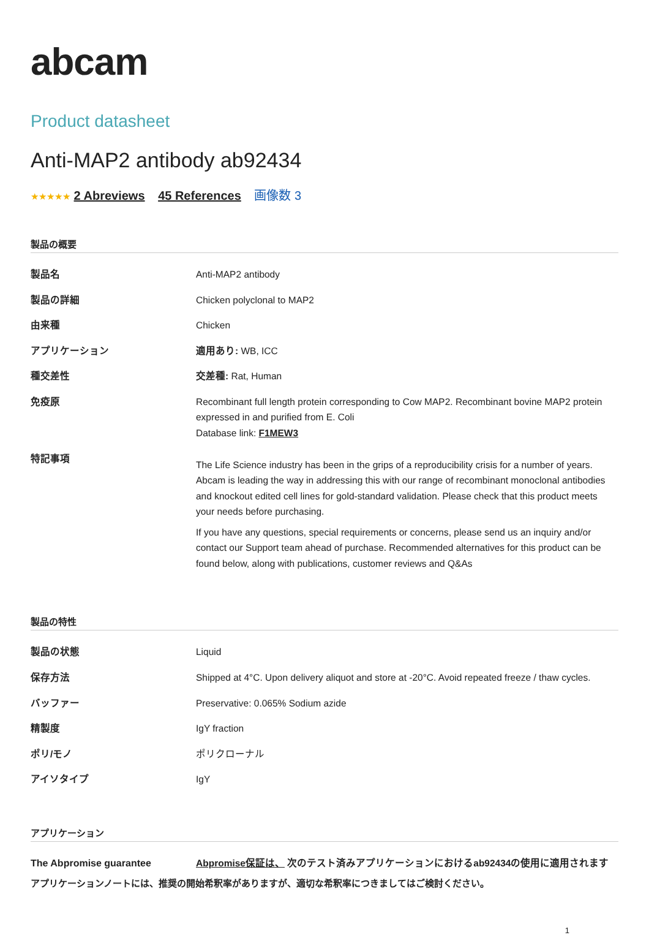abcam
Product datasheet
Anti-MAP2 antibody ab92434
★★★★★ 2 Abreviews 45 References 画像数 3
製品の概要
| 製品名 | Anti-MAP2 antibody |
| 製品の詳細 | Chicken polyclonal to MAP2 |
| 由来種 | Chicken |
| アプリケーション | 適用あり: WB, ICC |
| 種交差性 | 交差種: Rat, Human |
| 免疫原 | Recombinant full length protein corresponding to Cow MAP2. Recombinant bovine MAP2 protein expressed in and purified from E. Coli Database link: F1MEW3 |
| 特記事項 | The Life Science industry has been in the grips of a reproducibility crisis for a number of years. Abcam is leading the way in addressing this with our range of recombinant monoclonal antibodies and knockout edited cell lines for gold-standard validation. Please check that this product meets your needs before purchasing. If you have any questions, special requirements or concerns, please send us an inquiry and/or contact our Support team ahead of purchase. Recommended alternatives for this product can be found below, along with publications, customer reviews and Q&As |
製品の特性
| 製品の状態 | Liquid |
| 保存方法 | Shipped at 4°C. Upon delivery aliquot and store at -20°C. Avoid repeated freeze / thaw cycles. |
| バッファー | Preservative: 0.065% Sodium azide |
| 精製度 | IgY fraction |
| ポリ/モノ | ポリクローナル |
| アイソタイプ | IgY |
アプリケーション
| The Abpromise guarantee | Abpromise保証は、 次のテスト済みアプリケーションにおけるab92434の使用に適用されます |
アプリケーションノートには、推奨の開始希釈率がありますが、適切な希釈率につきましてはご検討ください。
1